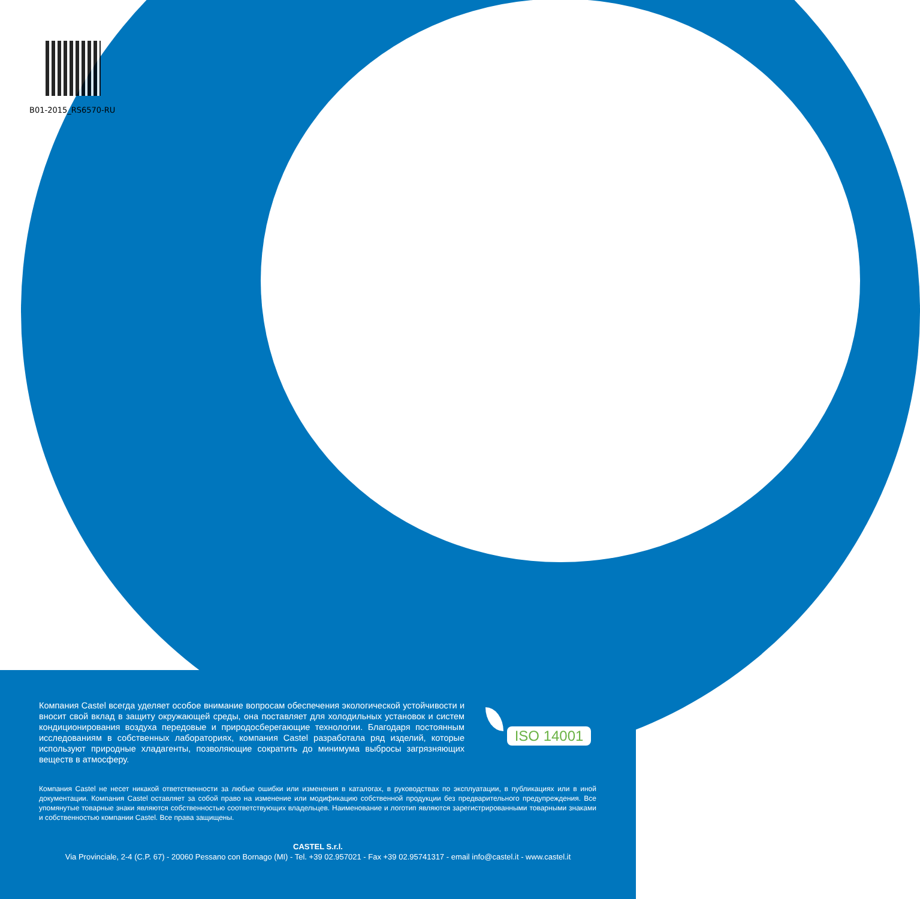B01-2015_RS6570-RU
Компания Castel всегда уделяет особое внимание вопросам обеспечения экологической устойчивости и вносит свой вклад в защиту окружающей среды, она поставляет для холодильных установок и систем кондиционирования воздуха передовые и природосберегающие технологии. Благодаря постоянным исследованиям в собственных лабораториях, компания Castel разработала ряд изделий, которые используют природные хладагенты, позволяющие сократить до минимума выбросы загрязняющих веществ в атмосферу.
ISO 14001
Компания Castel не несет никакой ответственности за любые ошибки или изменения в каталогах, в руководствах по эксплуатации, в публикациях или в иной документации. Компания Castel оставляет за собой право на изменение или модификацию собственной продукции без предварительного предупреждения. Все упомянутые товарные знаки являются собственностью соответствующих владельцев. Наименование и логотип являются зарегистрированными товарными знаками и собственностью компании Castel. Все права защищены.
CASTEL S.r.l.
Via Provinciale, 2-4 (C.P. 67) - 20060 Pessano con Bornago (MI) - Tel. +39 02.957021 - Fax +39 02.95741317 - email info@castel.it - www.castel.it